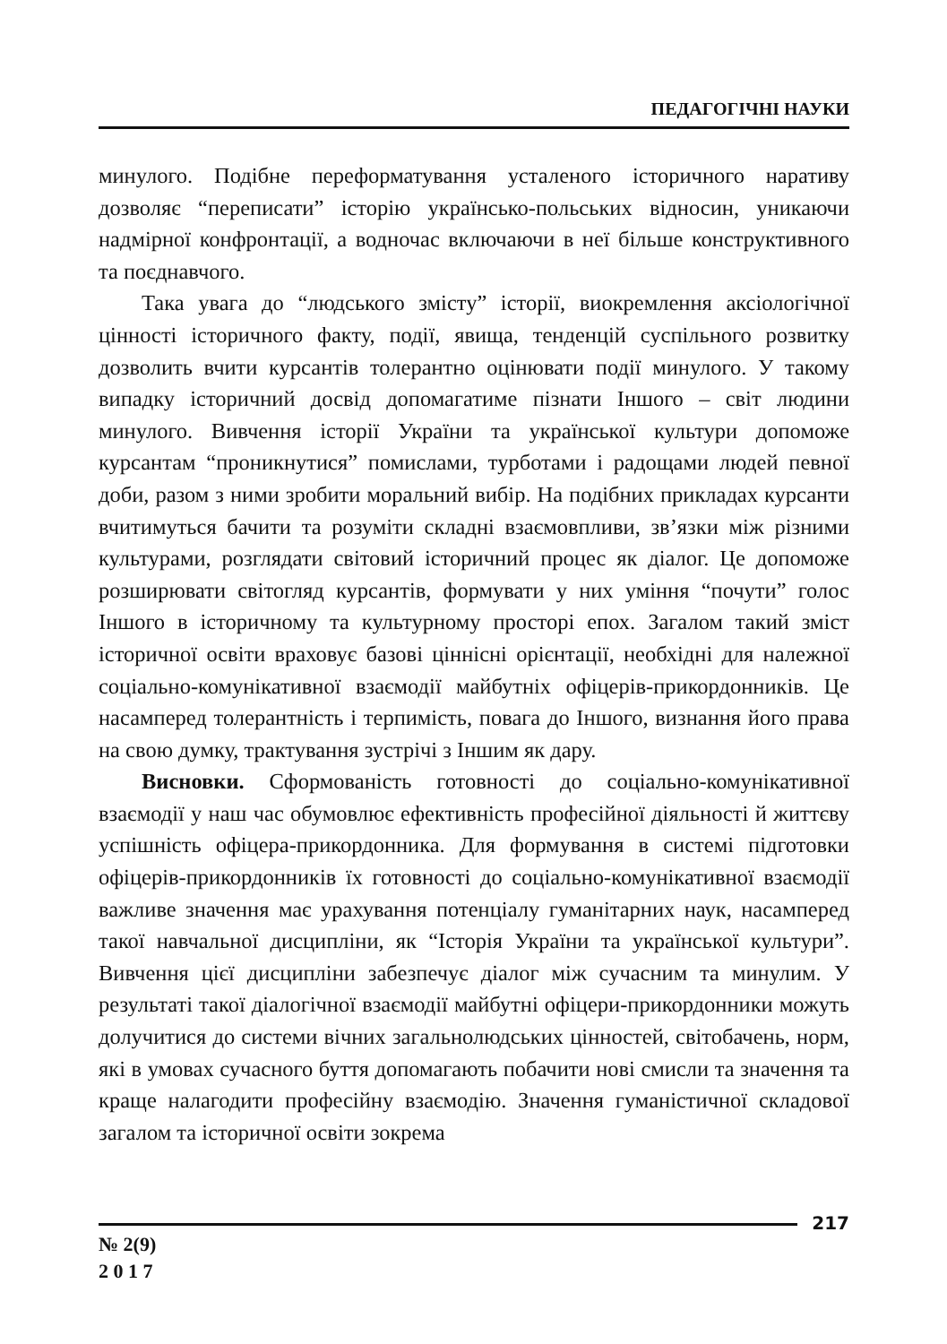ПЕДАГОГІЧНІ НАУКИ
минулого. Подібне переформатування усталеного історичного наративу дозволяє “переписати” історію українсько-польських відносин, уникаючи надмірної конфронтації, а водночас включаючи в неї більше конструктивного та поєднавчого.
Така увага до “людського змісту” історії, виокремлення аксіологічної цінності історичного факту, події, явища, тенденцій суспільного розвитку дозволить вчити курсантів толерантно оцінювати події минулого. У такому випадку історичний досвід допомагатиме пізнати Іншого – світ людини минулого. Вивчення історії України та української культури допоможе курсантам “проникнутися” помислами, турботами і радощами людей певної доби, разом з ними зробити моральний вибір. На подібних прикладах курсанти вчитимуться бачити та розуміти складні взаємовпливи, зв’язки між різними культурами, розглядати світовий історичний процес як діалог. Це допоможе розширювати світогляд курсантів, формувати у них уміння “почути” голос Іншого в історичному та культурному просторі епох. Загалом такий зміст історичної освіти враховує базові ціннісні орієнтації, необхідні для належної соціально-комунікативної взаємодії майбутніх офіцерів-прикордонників. Це насамперед толерантність і терпимість, повага до Іншого, визнання його права на свою думку, трактування зустрічі з Іншим як дару.
Висновки. Сформованість готовності до соціально-комунікативної взаємодії у наш час обумовлює ефективність професійної діяльності й життєву успішність офіцера-прикордонника. Для формування в системі підготовки офіцерів-прикордонників їх готовності до соціально-комунікативної взаємодії важливе значення має урахування потенціалу гуманітарних наук, насамперед такої навчальної дисципліни, як “Історія України та української культури”. Вивчення цієї дисципліни забезпечує діалог між сучасним та минулим. У результаті такої діалогічної взаємодії майбутні офіцери-прикордонники можуть долучитися до системи вічних загальнолюдських цінностей, світобачень, норм, які в умовах сучасного буття допомагають побачити нові смисли та значення та краще налагодити професійну взаємодію. Значення гуманістичної складової загалом та історичної освіти зокрема
217
№ 2(9)
2 0 1 7